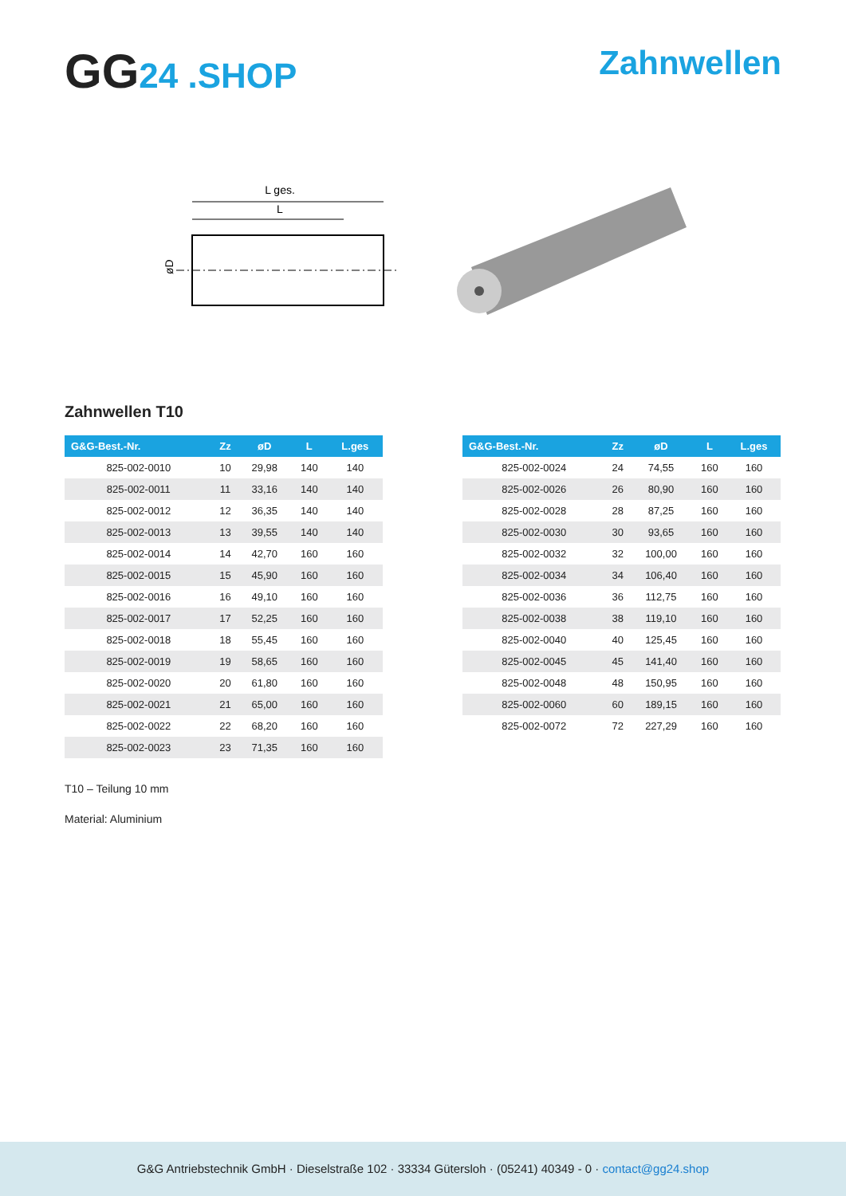GG24 .SHOP Zahnwellen
L ges.
L
øD
Zahnwellen T10
| G&G-Best.-Nr. | Zz | øD | L | L.ges |
| --- | --- | --- | --- | --- |
| 825-002-0010 | 10 | 29,98 | 140 | 140 |
| 825-002-0011 | 11 | 33,16 | 140 | 140 |
| 825-002-0012 | 12 | 36,35 | 140 | 140 |
| 825-002-0013 | 13 | 39,55 | 140 | 140 |
| 825-002-0014 | 14 | 42,70 | 160 | 160 |
| 825-002-0015 | 15 | 45,90 | 160 | 160 |
| 825-002-0016 | 16 | 49,10 | 160 | 160 |
| 825-002-0017 | 17 | 52,25 | 160 | 160 |
| 825-002-0018 | 18 | 55,45 | 160 | 160 |
| 825-002-0019 | 19 | 58,65 | 160 | 160 |
| 825-002-0020 | 20 | 61,80 | 160 | 160 |
| 825-002-0021 | 21 | 65,00 | 160 | 160 |
| 825-002-0022 | 22 | 68,20 | 160 | 160 |
| 825-002-0023 | 23 | 71,35 | 160 | 160 |
| G&G-Best.-Nr. | Zz | øD | L | L.ges |
| --- | --- | --- | --- | --- |
| 825-002-0024 | 24 | 74,55 | 160 | 160 |
| 825-002-0026 | 26 | 80,90 | 160 | 160 |
| 825-002-0028 | 28 | 87,25 | 160 | 160 |
| 825-002-0030 | 30 | 93,65 | 160 | 160 |
| 825-002-0032 | 32 | 100,00 | 160 | 160 |
| 825-002-0034 | 34 | 106,40 | 160 | 160 |
| 825-002-0036 | 36 | 112,75 | 160 | 160 |
| 825-002-0038 | 38 | 119,10 | 160 | 160 |
| 825-002-0040 | 40 | 125,45 | 160 | 160 |
| 825-002-0045 | 45 | 141,40 | 160 | 160 |
| 825-002-0048 | 48 | 150,95 | 160 | 160 |
| 825-002-0060 | 60 | 189,15 | 160 | 160 |
| 825-002-0072 | 72 | 227,29 | 160 | 160 |
T10 – Teilung 10 mm
Material: Aluminium
G&G Antriebstechnik GmbH · Dieselstraße 102 · 33334 Gütersloh · (05241) 40349 - 0 · contact@gg24.shop